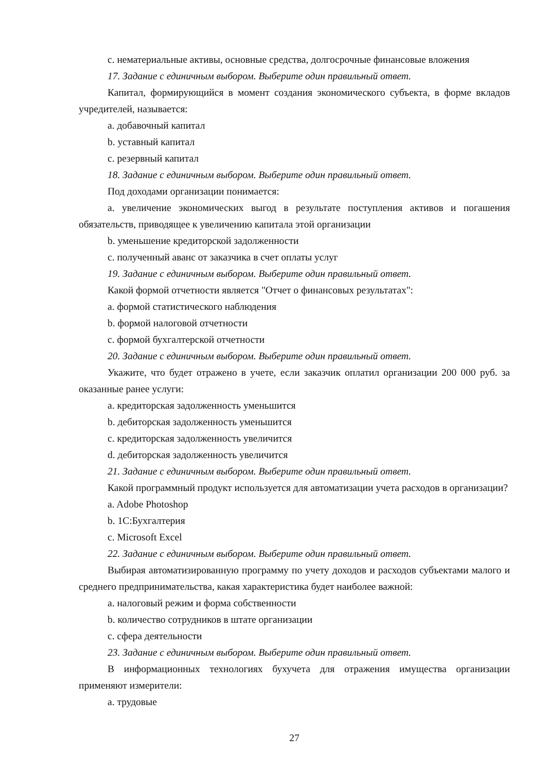c. нематериальные активы, основные средства, долгосрочные финансовые вложения
17. Задание с единичным выбором. Выберите один правильный ответ.
Капитал, формирующийся в момент создания экономического субъекта, в форме вкладов учредителей, называется:
a. добавочный капитал
b. уставный капитал
c. резервный капитал
18. Задание с единичным выбором. Выберите один правильный ответ.
Под доходами организации понимается:
a. увеличение экономических выгод в результате поступления активов и погашения обязательств, приводящее к увеличению капитала этой организации
b. уменьшение кредиторской задолженности
c. полученный аванс от заказчика в счет оплаты услуг
19. Задание с единичным выбором. Выберите один правильный ответ.
Какой формой отчетности является "Отчет о финансовых результатах":
a. формой статистического наблюдения
b. формой налоговой отчетности
c. формой бухгалтерской отчетности
20. Задание с единичным выбором. Выберите один правильный ответ.
Укажите, что будет отражено в учете, если заказчик оплатил организации 200 000 руб. за оказанные ранее услуги:
a. кредиторская задолженность уменьшится
b. дебиторская задолженность уменьшится
c. кредиторская задолженность увеличится
d. дебиторская задолженность увеличится
21. Задание с единичным выбором. Выберите один правильный ответ.
Какой программный продукт используется для автоматизации учета расходов в организации?
a. Adobe Photoshop
b. 1С:Бухгалтерия
c. Microsoft Excel
22. Задание с единичным выбором. Выберите один правильный ответ.
Выбирая автоматизированную программу по учету доходов и расходов субъектами малого и среднего предпринимательства, какая характеристика будет наиболее важной:
a. налоговый режим и форма собственности
b. количество сотрудников в штате организации
c. сфера деятельности
23. Задание с единичным выбором. Выберите один правильный ответ.
В информационных технологиях бухучета для отражения имущества организации применяют измерители:
a. трудовые
27